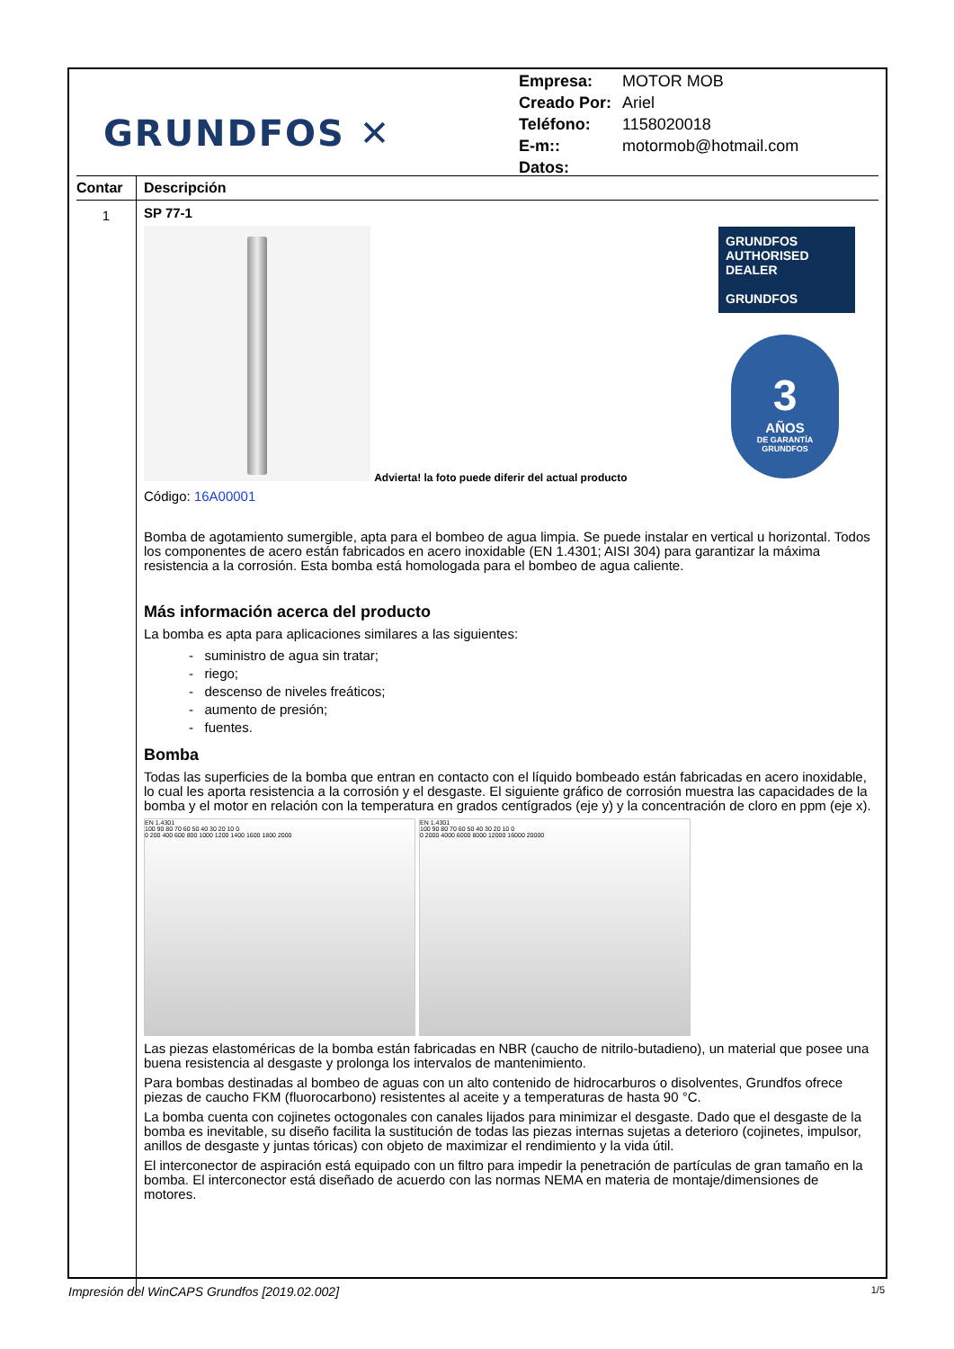GRUNDFOS ✕
| Empresa: | MOTOR MOB |
| Creado Por: | Ariel |
| Teléfono: | 1158020018 |
| E-m:: | motormob@hotmail.com |
| Datos: | |
Contar
Descripción
1
SP 77-1
Advierta! la foto puede diferir del actual producto
GRUNDFOS
AUTHORISED
DEALER
GRUNDFOS
3
AÑOS
DE GARANTÍA
GRUNDFOS
Código: 16A00001
Bomba de agotamiento sumergible, apta para el bombeo de agua limpia. Se puede instalar en vertical u horizontal. Todos los componentes de acero están fabricados en acero inoxidable (EN 1.4301; AISI 304) para garantizar la máxima resistencia a la corrosión. Esta bomba está homologada para el bombeo de agua caliente.
Más información acerca del producto
La bomba es apta para aplicaciones similares a las siguientes:
- suministro de agua sin tratar;
- riego;
- descenso de niveles freáticos;
- aumento de presión;
- fuentes.
Bomba
Todas las superficies de la bomba que entran en contacto con el líquido bombeado están fabricadas en acero inoxidable, lo cual les aporta resistencia a la corrosión y el desgaste. El siguiente gráfico de corrosión muestra las capacidades de la bomba y el motor en relación con la temperatura en grados centígrados (eje y) y la concentración de cloro en ppm (eje x).
EN 1.4301
100 90 80 70 60 50 40 30 20 10 0
0 200 400 600 800 1000 1200 1400 1600 1800 2000
EN 1.4301
100 90 80 70 60 50 40 30 20 10 0
0 2000 4000 6000 8000 12000 16000 20000
Las piezas elastoméricas de la bomba están fabricadas en NBR (caucho de nitrilo-butadieno), un material que posee una buena resistencia al desgaste y prolonga los intervalos de mantenimiento.
Para bombas destinadas al bombeo de aguas con un alto contenido de hidrocarburos o disolventes, Grundfos ofrece piezas de caucho FKM (fluorocarbono) resistentes al aceite y a temperaturas de hasta 90 °C.
La bomba cuenta con cojinetes octogonales con canales lijados para minimizar el desgaste. Dado que el desgaste de la bomba es inevitable, su diseño facilita la sustitución de todas las piezas internas sujetas a deterioro (cojinetes, impulsor, anillos de desgaste y juntas tóricas) con objeto de maximizar el rendimiento y la vida útil.
El interconector de aspiración está equipado con un filtro para impedir la penetración de partículas de gran tamaño en la bomba. El interconector está diseñado de acuerdo con las normas NEMA en materia de montaje/dimensiones de motores.
Impresión del WinCAPS Grundfos [2019.02.002] 1/5